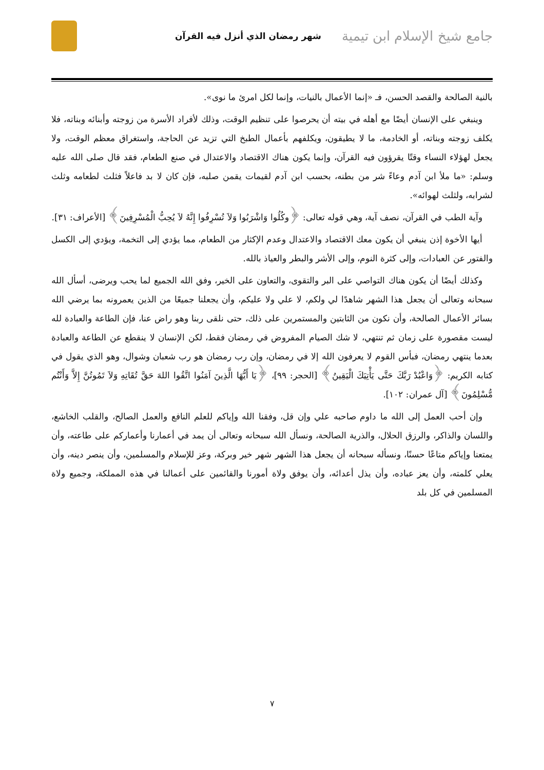جامع شيخ الإسلام ابن تيمية شهر رمضان الذي أنزل فيه القرآن
بالنية الصالحة والقصد الحسن، فـ «إنما الأعمال بالنيات، وإنما لكل امرئ ما نوى».
وينبغي على الإنسان أيضًا مع أهله في بيته أن يحرصوا على تنظيم الوقت، وذلك لأفراد الأسرة من زوجته وأبنائه وبناته، فلا يكلف زوجته وبناته، أو الخادمة، ما لا يطيقون، ويكلفهم بأعمال الطبخ التي تزيد عن الحاجة، واستغراق معظم الوقت، ولا يجعل لهؤلاء النساء وقتًا يقرؤون فيه القرآن، وإنما يكون هناك الاقتصاد والاعتدال في صنع الطعام، فقد قال صلى الله عليه وسلم: «ما ملأ ابن آدم وعاءً شر من بطنه، بحسب ابن آدم لقيمات يقمن صلبه، فإن كان لا بد فاعلاً فثلث لطعامه وثلث لشرابه، ولثلث لهوائه».
وآية الطب في القرآن، نصف آية، وهي قوله تعالى: ﴿وكُلُوا وَاشْرَبُوا وَلاَ تُسْرِفُوا إِنَّهُ لاَ يُحِبُّ الْمُسْرِفِينَ﴾ [الأعراف: ٣١].
أيها الأخوة إذن ينبغي أن يكون معك الاقتصاد والاعتدال وعدم الإكثار من الطعام، مما يؤدي إلى التخمة، ويؤدي إلى الكسل والفتور عن العبادات، وإلى كثرة النوم، وإلى الأشر والبطر والعياذ بالله.
وكذلك أيضًا أن يكون هناك التواصي على البر والتقوى، والتعاون على الخير، وفق الله الجميع لما يحب ويرضى، أسأل الله سبحانه وتعالى أن يجعل هذا الشهر شاهدًا لي ولكم، لا علي ولا عليكم، وأن يجعلنا جميعًا من الذين يعمرونه بما يرضي الله بسائر الأعمال الصالحة، وأن نكون من الثابتين والمستمرين على ذلك، حتى نلقى ربنا وهو راض عنا، فإن الطاعة والعبادة لله ليست مقصورة على زمان ثم تنتهي، لا شك الصيام المفروض في رمضان فقط، لكن الإنسان لا ينقطع عن الطاعة والعبادة بعدما ينتهي رمضان، فبأس القوم لا يعرفون الله إلا في رمضان، وإن رب رمضان هو رب شعبان وشوال، وهو الذي يقول في كتابه الكريم: ﴿وَاعْبُدْ رَبَّكَ حَتَّى يَأْتِيَكَ الْيَقِينُ﴾ [الحجر: ٩٩]، ﴿يَا أَيُّهَا الَّذِينَ آمَنُوا اتَّقُوا اللهَ حَقَّ تُقَاتِهِ وَلاَ تَمُوتُنَّ إِلاَّ وَأَنْتُم مُّسْلِمُونَ﴾ [آل عمران: ١٠٢].
وإن أحب العمل إلى الله ما داوم صاحبه علي وإن قل، وفقنا الله وإياكم للعلم النافع والعمل الصالح، والقلب الخاشع، واللسان والذاكر، والرزق الحلال، والذرية الصالحة، ونسأل الله سبحانه وتعالى أن يمد في أعمارنا وأعماركم على طاعته، وأن يمتعنا وإياكم متاعًا حسنًا، ونسأله سبحانه أن يجعل هذا الشهر شهر خير وبركة، وعز للإسلام والمسلمين، وأن ينصر دينه، وأن يعلي كلمته، وأن يعز عباده، وأن يذل أعدائه، وأن يوفق ولاة أمورنا والقائمين على أعمالنا في هذه المملكة، وجميع ولاة المسلمين في كل بلد
٧